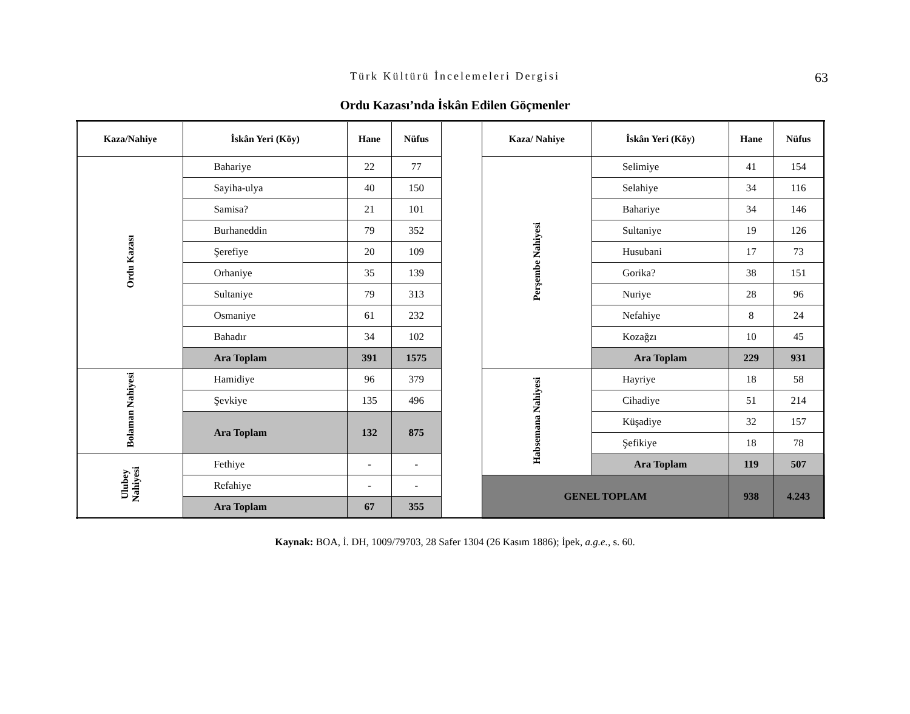Türk Kültürü İncelemeleri Dergisi 63
Ordu Kazası’nda İskân Edilen Göçmenler
| Kaza/Nahiye | İskân Yeri (Köy) | Hane | Nüfus | | Kaza/ Nahiye | İskân Yeri (Köy) | Hane | Nüfus |
| Ordu Kazası | Bahariye | 22 | 77 | | Perşembe Nahiyesi | Selimiye | 41 | 154 |
| | Sayiha-ulya | 40 | 150 | | | Selahiye | 34 | 116 |
| | Samisa? | 21 | 101 | | | Bahariye | 34 | 146 |
| | Burhaneddin | 79 | 352 | | | Sultaniye | 19 | 126 |
| | Şerefiye | 20 | 109 | | | Husubani | 17 | 73 |
| | Orhaniye | 35 | 139 | | | Gorika? | 38 | 151 |
| | Sultaniye | 79 | 313 | | | Nuriye | 28 | 96 |
| | Osmaniye | 61 | 232 | | | Nefahiye | 8 | 24 |
| | Bahadır | 34 | 102 | | | Kozağzı | 10 | 45 |
| | Ara Toplam | 391 | 1575 | | | Ara Toplam | 229 | 931 |
| Bolaman Nahiyesi | Hamidiye | 96 | 379 | | Habsemana Nahiyesi | Hayriye | 18 | 58 |
| | Şevkiye | 135 | 496 | | | Cihadiye | 51 | 214 |
| | Ara Toplam | 132 | 875 | | | Küşadiye | 32 | 157 |
| | | | | | | Şefikiye | 18 | 78 |
| Ulubey Nahiyesi | Fethiye | - | - | | | Ara Toplam | 119 | 507 |
| | Refahiye | - | - | | GENEL TOPLAM | | 938 | 4.243 |
| | Ara Toplam | 67 | 355 | | | | | |
Kaynak: BOA, İ. DH, 1009/79703, 28 Safer 1304 (26 Kasım 1886); İpek, a.g.e., s. 60.